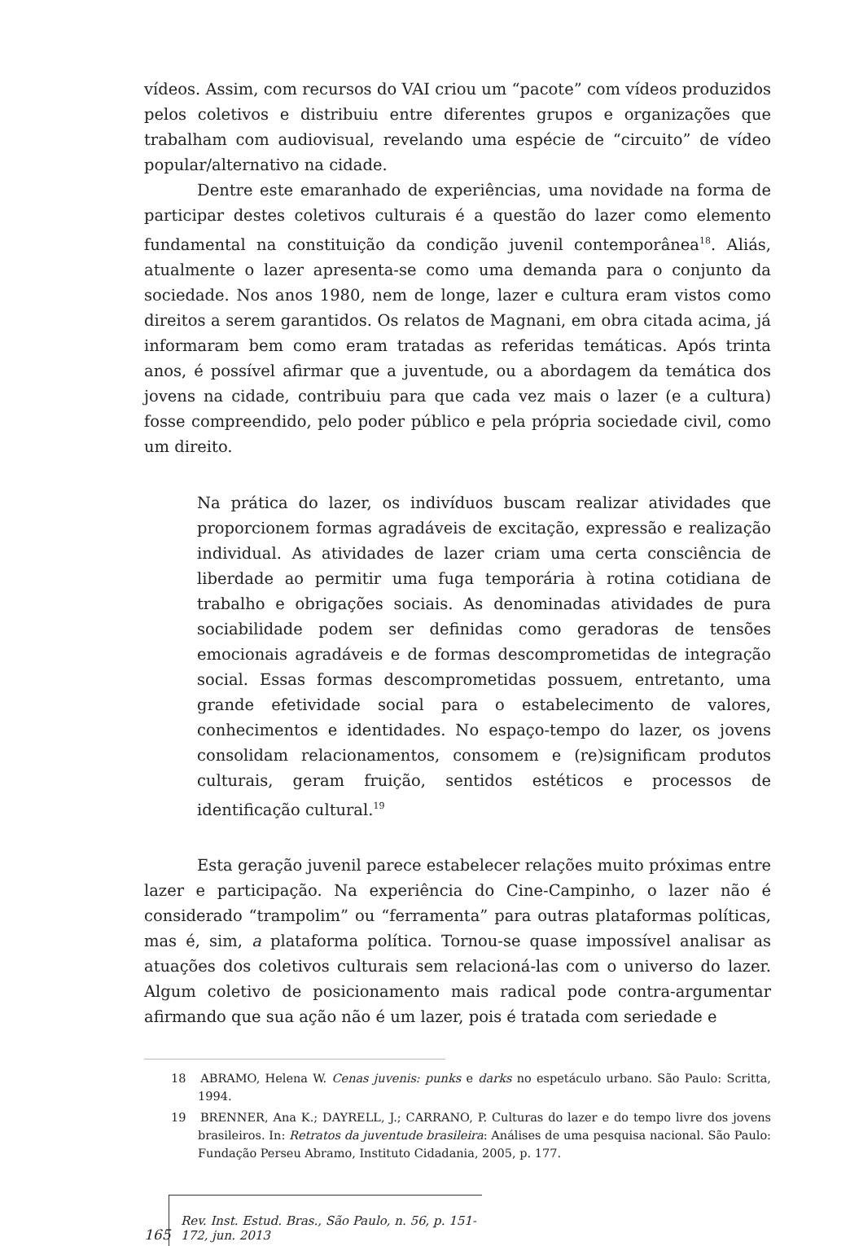vídeos. Assim, com recursos do VAI criou um “pacote” com vídeos produzidos pelos coletivos e distribuiu entre diferentes grupos e organizações que trabalham com audiovisual, revelando uma espécie de “circuito” de vídeo popular/alternativo na cidade.
Dentre este emaranhado de experiências, uma novidade na forma de participar destes coletivos culturais é a questão do lazer como elemento fundamental na constituição da condição juvenil contemporânea<sup>18</sup>. Aliás, atualmente o lazer apresenta-se como uma demanda para o conjunto da sociedade. Nos anos 1980, nem de longe, lazer e cultura eram vistos como direitos a serem garantidos. Os relatos de Magnani, em obra citada acima, já informaram bem como eram tratadas as referidas temáticas. Após trinta anos, é possível afirmar que a juventude, ou a abordagem da temática dos jovens na cidade, contribuiu para que cada vez mais o lazer (e a cultura) fosse compreendido, pelo poder público e pela própria sociedade civil, como um direito.
Na prática do lazer, os indivíduos buscam realizar atividades que proporcionem formas agradáveis de excitação, expressão e realização individual. As atividades de lazer criam uma certa consciência de liberdade ao permitir uma fuga temporária à rotina cotidiana de trabalho e obrigações sociais. As denominadas atividades de pura sociabilidade podem ser definidas como geradoras de tensões emocionais agradáveis e de formas descomprometidas de integração social. Essas formas descomprometidas possuem, entretanto, uma grande efetividade social para o estabelecimento de valores, conhecimentos e identidades. No espaço-tempo do lazer, os jovens consolidam relacionamentos, consomem e (re)significam produtos culturais, geram fruição, sentidos estéticos e processos de identificação cultural.<sup>19</sup>
Esta geração juvenil parece estabelecer relações muito próximas entre lazer e participação. Na experiência do Cine-Campinho, o lazer não é considerado “trampolim” ou “ferramenta” para outras plataformas políticas, mas é, sim, a plataforma política. Tornou-se quase impossível analisar as atuações dos coletivos culturais sem relacioná-las com o universo do lazer. Algum coletivo de posicionamento mais radical pode contra-argumentar afirmando que sua ação não é um lazer, pois é tratada com seriedade e
18 ABRAMO, Helena W. Cenas juvenis: punks e darks no espetáculo urbano. São Paulo: Scritta, 1994.
19 BRENNER, Ana K.; DAYRELL, J.; CARRANO, P. Culturas do lazer e do tempo livre dos jovens brasileiros. In: Retratos da juventude brasileira: Análises de uma pesquisa nacional. São Paulo: Fundação Perseu Abramo, Instituto Cidadania, 2005, p. 177.
165
Rev. Inst. Estud. Bras., São Paulo, n. 56, p. 151-172, jun. 2013